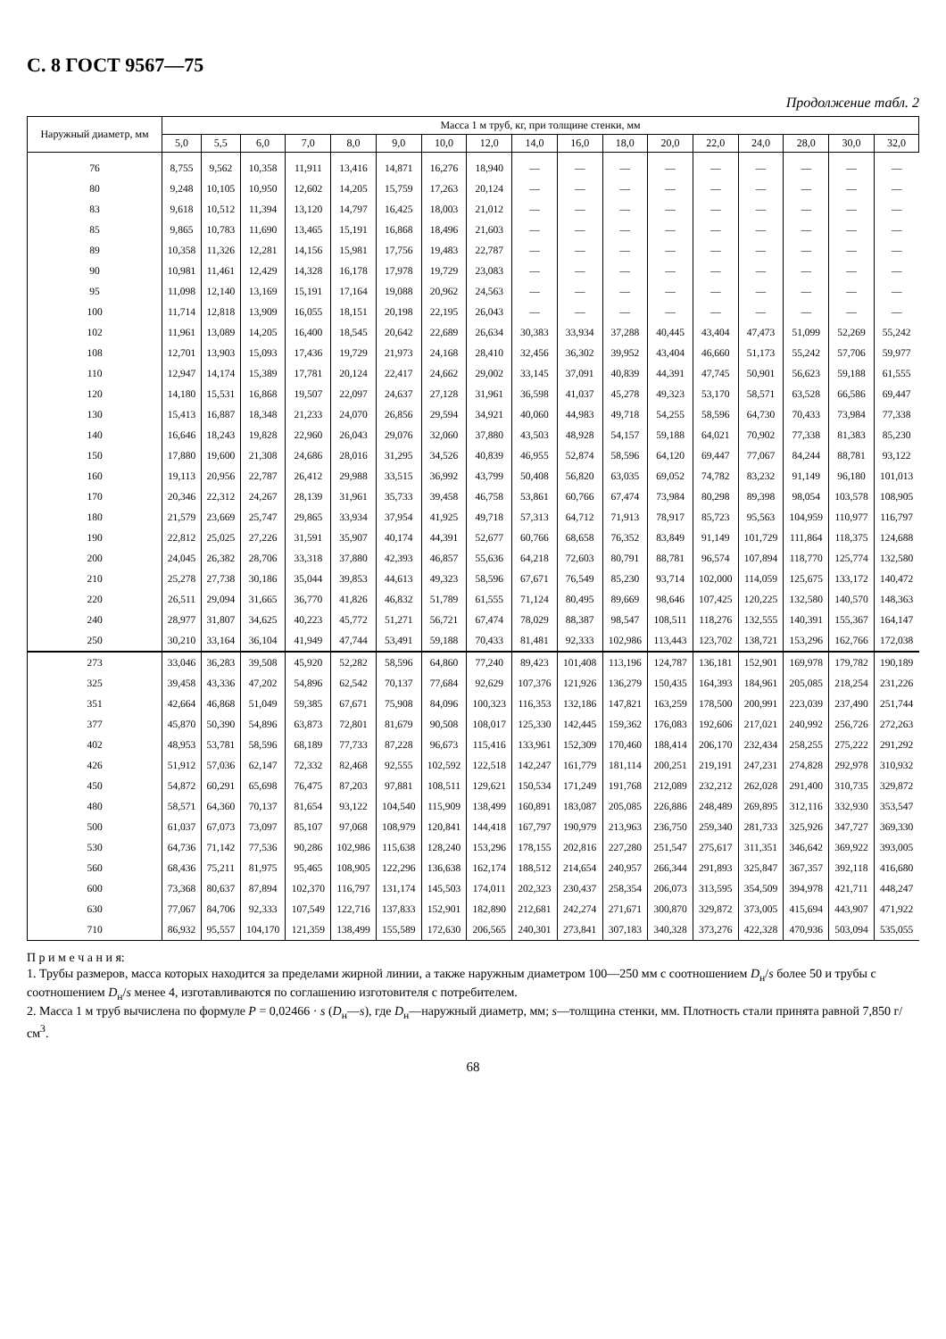С. 8 ГОСТ 9567—75
Продолжение табл. 2
| Наружный диаметр, мм | Масса 1 м труб, кг, при толщине стенки, мм | | | | | | | | | | | | | | | | |
| --- | --- | --- | --- | --- | --- | --- | --- | --- | --- | --- | --- | --- | --- | --- | --- | --- | --- |
| | 5,0 | 5,5 | 6,0 | 7,0 | 8,0 | 9,0 | 10,0 | 12,0 | 14,0 | 16,0 | 18,0 | 20,0 | 22,0 | 24,0 | 28,0 | 30,0 | 32,0 |
| 76 | 8,755 | 9,562 | 10,358 | 11,911 | 13,416 | 14,871 | 16,276 | 18,940 | — | — | — | — | — | — | — | — | — |
| 80 | 9,248 | 10,105 | 10,950 | 12,602 | 14,205 | 15,759 | 17,263 | 20,124 | — | — | — | — | — | — | — | — | — |
| 83 | 9,618 | 10,512 | 11,394 | 13,120 | 14,797 | 16,425 | 18,003 | 21,012 | — | — | — | — | — | — | — | — | — |
| 85 | 9,865 | 10,783 | 11,690 | 13,465 | 15,191 | 16,868 | 18,496 | 21,603 | — | — | — | — | — | — | — | — | — |
| 89 | 10,358 | 11,326 | 12,281 | 14,156 | 15,981 | 17,756 | 19,483 | 22,787 | — | — | — | — | — | — | — | — | — |
| 90 | 10,981 | 11,461 | 12,429 | 14,328 | 16,178 | 17,978 | 19,729 | 23,083 | — | — | — | — | — | — | — | — | — |
| 95 | 11,098 | 12,140 | 13,169 | 15,191 | 17,164 | 19,088 | 20,962 | 24,563 | — | — | — | — | — | — | — | — | — |
| 100 | 11,714 | 12,818 | 13,909 | 16,055 | 18,151 | 20,198 | 22,195 | 26,043 | — | — | — | — | — | — | — | — | — |
| 102 | 11,961 | 13,089 | 14,205 | 16,400 | 18,545 | 20,642 | 22,689 | 26,634 | 30,383 | 33,934 | 37,288 | 40,445 | 43,404 | 47,473 | 51,099 | 52,269 | 55,242 |
| 108 | 12,701 | 13,903 | 15,093 | 17,436 | 19,729 | 21,973 | 24,168 | 28,410 | 32,456 | 36,302 | 39,952 | 43,404 | 46,660 | 51,173 | 55,242 | 57,706 | 59,977 |
| 110 | 12,947 | 14,174 | 15,389 | 17,781 | 20,124 | 22,417 | 24,662 | 29,002 | 33,145 | 37,091 | 40,839 | 44,391 | 47,745 | 50,901 | 56,623 | 59,188 | 61,555 |
| 120 | 14,180 | 15,531 | 16,868 | 19,507 | 22,097 | 24,637 | 27,128 | 31,961 | 36,598 | 41,037 | 45,278 | 49,323 | 53,170 | 58,571 | 63,528 | 66,586 | 69,447 |
| 130 | 15,413 | 16,887 | 18,348 | 21,233 | 24,070 | 26,856 | 29,594 | 34,921 | 40,060 | 44,983 | 49,718 | 54,255 | 58,596 | 64,730 | 70,433 | 73,984 | 77,338 |
| 140 | 16,646 | 18,243 | 19,828 | 22,960 | 26,043 | 29,076 | 32,060 | 37,880 | 43,503 | 48,928 | 54,157 | 59,188 | 64,021 | 70,902 | 77,338 | 81,383 | 85,230 |
| 150 | 17,880 | 19,600 | 21,308 | 24,686 | 28,016 | 31,295 | 34,526 | 40,839 | 46,955 | 52,874 | 58,596 | 64,120 | 69,447 | 77,067 | 84,244 | 88,781 | 93,122 |
| 160 | 19,113 | 20,956 | 22,787 | 26,412 | 29,988 | 33,515 | 36,992 | 43,799 | 50,408 | 56,820 | 63,035 | 69,052 | 74,782 | 83,232 | 91,149 | 96,180 | 101,013 |
| 170 | 20,346 | 22,312 | 24,267 | 28,139 | 31,961 | 35,733 | 39,458 | 46,758 | 53,861 | 60,766 | 67,474 | 73,984 | 80,298 | 89,398 | 98,054 | 103,578 | 108,905 |
| 180 | 21,579 | 23,669 | 25,747 | 29,865 | 33,934 | 37,954 | 41,925 | 49,718 | 57,313 | 64,712 | 71,913 | 78,917 | 85,723 | 95,563 | 104,959 | 110,977 | 116,797 |
| 190 | 22,812 | 25,025 | 27,226 | 31,591 | 35,907 | 40,174 | 44,391 | 52,677 | 60,766 | 68,658 | 76,352 | 83,849 | 91,149 | 101,729 | 111,864 | 118,375 | 124,688 |
| 200 | 24,045 | 26,382 | 28,706 | 33,318 | 37,880 | 42,393 | 46,857 | 55,636 | 64,218 | 72,603 | 80,791 | 88,781 | 96,574 | 107,894 | 118,770 | 125,774 | 132,580 |
| 210 | 25,278 | 27,738 | 30,186 | 35,044 | 39,853 | 44,613 | 49,323 | 58,596 | 67,671 | 76,549 | 85,230 | 93,714 | 102,000 | 114,059 | 125,675 | 133,172 | 140,472 |
| 220 | 26,511 | 29,094 | 31,665 | 36,770 | 41,826 | 46,832 | 51,789 | 61,555 | 71,124 | 80,495 | 89,669 | 98,646 | 107,425 | 120,225 | 132,580 | 140,570 | 148,363 |
| 240 | 28,977 | 31,807 | 34,625 | 40,223 | 45,772 | 51,271 | 56,721 | 67,474 | 78,029 | 88,387 | 98,547 | 108,511 | 118,276 | 132,555 | 140,391 | 155,367 | 164,147 |
| 250 | 30,210 | 33,164 | 36,104 | 41,949 | 47,744 | 53,491 | 59,188 | 70,433 | 81,481 | 92,333 | 102,986 | 113,443 | 123,702 | 138,721 | 153,296 | 162,766 | 172,038 |
| 273 | 33,046 | 36,283 | 39,508 | 45,920 | 52,282 | 58,596 | 64,860 | 77,240 | 89,423 | 101,408 | 113,196 | 124,787 | 136,181 | 152,901 | 169,978 | 179,782 | 190,189 |
| 325 | 39,458 | 43,336 | 47,202 | 54,896 | 62,542 | 70,137 | 77,684 | 92,629 | 107,376 | 121,926 | 136,279 | 150,435 | 164,393 | 184,961 | 205,085 | 218,254 | 231,226 |
| 351 | 42,664 | 46,868 | 51,049 | 59,385 | 67,671 | 75,908 | 84,096 | 100,323 | 116,353 | 132,186 | 147,821 | 163,259 | 178,500 | 200,991 | 223,039 | 237,490 | 251,744 |
| 377 | 45,870 | 50,390 | 54,896 | 63,873 | 72,801 | 81,679 | 90,508 | 108,017 | 125,330 | 142,445 | 159,362 | 176,083 | 192,606 | 217,021 | 240,992 | 256,726 | 272,263 |
| 402 | 48,953 | 53,781 | 58,596 | 68,189 | 77,733 | 87,228 | 96,673 | 115,416 | 133,961 | 152,309 | 170,460 | 188,414 | 206,170 | 232,434 | 258,255 | 275,222 | 291,292 |
| 426 | 51,912 | 57,036 | 62,147 | 72,332 | 82,468 | 92,555 | 102,592 | 122,518 | 142,247 | 161,779 | 181,114 | 200,251 | 219,191 | 247,231 | 274,828 | 292,978 | 310,932 |
| 450 | 54,872 | 60,291 | 65,698 | 76,475 | 87,203 | 97,881 | 108,511 | 129,621 | 150,534 | 171,249 | 191,768 | 212,089 | 232,212 | 262,028 | 291,400 | 310,735 | 329,872 |
| 480 | 58,571 | 64,360 | 70,137 | 81,654 | 93,122 | 104,540 | 115,909 | 138,499 | 160,891 | 183,087 | 205,085 | 226,886 | 248,489 | 269,895 | 312,116 | 332,930 | 353,547 |
| 500 | 61,037 | 67,073 | 73,097 | 85,107 | 97,068 | 108,979 | 120,841 | 144,418 | 167,797 | 190,979 | 213,963 | 236,750 | 259,340 | 281,733 | 325,926 | 347,727 | 369,330 |
| 530 | 64,736 | 71,142 | 77,536 | 90,286 | 102,986 | 115,638 | 128,240 | 153,296 | 178,155 | 202,816 | 227,280 | 251,547 | 275,617 | 311,351 | 346,642 | 369,922 | 393,005 |
| 560 | 68,436 | 75,211 | 81,975 | 95,465 | 108,905 | 122,296 | 136,638 | 162,174 | 188,512 | 214,654 | 240,957 | 266,344 | 291,893 | 325,847 | 367,357 | 392,118 | 416,680 |
| 600 | 73,368 | 80,637 | 87,894 | 102,370 | 116,797 | 131,174 | 145,503 | 174,011 | 202,323 | 230,437 | 258,354 | 206,073 | 313,595 | 354,509 | 394,978 | 421,711 | 448,247 |
| 630 | 77,067 | 84,706 | 92,333 | 107,549 | 122,716 | 137,833 | 152,901 | 182,890 | 212,681 | 242,274 | 271,671 | 300,870 | 329,872 | 373,005 | 415,694 | 443,907 | 471,922 |
| 710 | 86,932 | 95,557 | 104,170 | 121,359 | 138,499 | 155,589 | 172,630 | 206,565 | 240,301 | 273,841 | 307,183 | 340,328 | 373,276 | 422,328 | 470,936 | 503,094 | 535,055 |
П р и м е ч а н и я:
1. Трубы размеров, масса которых находится за пределами жирной линии, а также наружным диаметром 100—250 мм с соотношением D<sub>н</sub>/s более 50 и трубы с соотношением D<sub>н</sub>/s менее 4, изготавливаются по соглашению изготовителя с потребителем.
2. Масса 1 м труб вычислена по формуле P = 0,02466 · s (D<sub>н</sub>—s), где D<sub>н</sub>—наружный диаметр, мм; s—толщина стенки, мм. Плотность стали принята равной 7,850 г/см<sup>3</sup>.
68